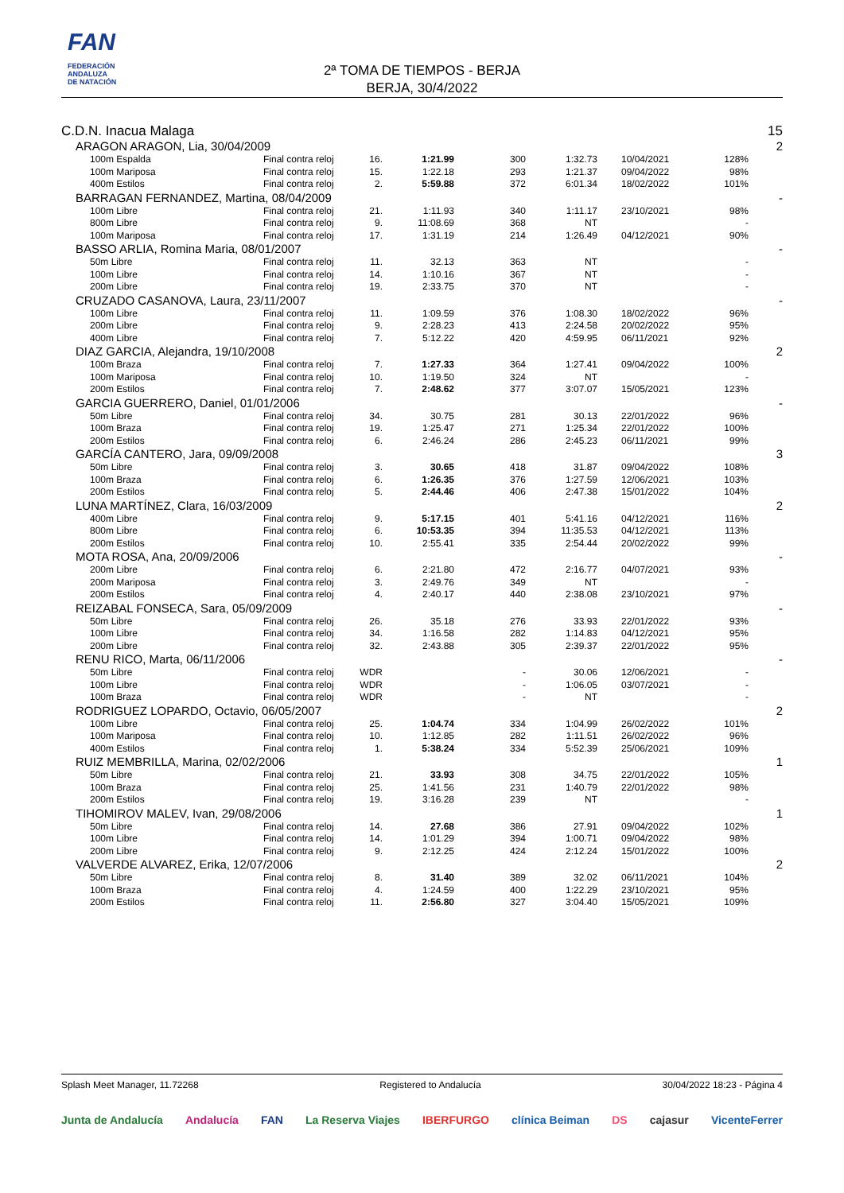FAN
FEDERACIÓN
ANDALUZA
DE NATACIÓN
2ª TOMA DE TIEMPOS - BERJA
BERJA, 30/4/2022
| C.D.N. Inacua Malaga | | | | | | | | | 15 |
| ARAGON ARAGON, Lia, 30/04/2009 | | | | | | | | | 2 |
| | 100m Espalda | Final contra reloj | 16. | 1:21.99 | 300 | 1:32.73 | 10/04/2021 | 128% | |
| | 100m Mariposa | Final contra reloj | 15. | 1:22.18 | 293 | 1:21.37 | 09/04/2022 | 98% | |
| | 400m Estilos | Final contra reloj | 2. | 5:59.88 | 372 | 6:01.34 | 18/02/2022 | 101% | |
| BARRAGAN FERNANDEZ, Martina, 08/04/2009 | | | | | | | | | - |
| | 100m Libre | Final contra reloj | 21. | 1:11.93 | 340 | 1:11.17 | 23/10/2021 | 98% | |
| | 800m Libre | Final contra reloj | 9. | 11:08.69 | 368 | NT | | - | |
| | 100m Mariposa | Final contra reloj | 17. | 1:31.19 | 214 | 1:26.49 | 04/12/2021 | 90% | |
| BASSO ARLIA, Romina Maria, 08/01/2007 | | | | | | | | | - |
| | 50m Libre | Final contra reloj | 11. | 32.13 | 363 | NT | | - | |
| | 100m Libre | Final contra reloj | 14. | 1:10.16 | 367 | NT | | - | |
| | 200m Libre | Final contra reloj | 19. | 2:33.75 | 370 | NT | | - | |
| CRUZADO CASANOVA, Laura, 23/11/2007 | | | | | | | | | - |
| | 100m Libre | Final contra reloj | 11. | 1:09.59 | 376 | 1:08.30 | 18/02/2022 | 96% | |
| | 200m Libre | Final contra reloj | 9. | 2:28.23 | 413 | 2:24.58 | 20/02/2022 | 95% | |
| | 400m Libre | Final contra reloj | 7. | 5:12.22 | 420 | 4:59.95 | 06/11/2021 | 92% | |
| DIAZ GARCIA, Alejandra, 19/10/2008 | | | | | | | | | 2 |
| | 100m Braza | Final contra reloj | 7. | 1:27.33 | 364 | 1:27.41 | 09/04/2022 | 100% | |
| | 100m Mariposa | Final contra reloj | 10. | 1:19.50 | 324 | NT | | - | |
| | 200m Estilos | Final contra reloj | 7. | 2:48.62 | 377 | 3:07.07 | 15/05/2021 | 123% | |
| GARCIA GUERRERO, Daniel, 01/01/2006 | | | | | | | | | - |
| | 50m Libre | Final contra reloj | 34. | 30.75 | 281 | 30.13 | 22/01/2022 | 96% | |
| | 100m Braza | Final contra reloj | 19. | 1:25.47 | 271 | 1:25.34 | 22/01/2022 | 100% | |
| | 200m Estilos | Final contra reloj | 6. | 2:46.24 | 286 | 2:45.23 | 06/11/2021 | 99% | |
| GARCÍA CANTERO, Jara, 09/09/2008 | | | | | | | | | 3 |
| | 50m Libre | Final contra reloj | 3. | 30.65 | 418 | 31.87 | 09/04/2022 | 108% | |
| | 100m Braza | Final contra reloj | 6. | 1:26.35 | 376 | 1:27.59 | 12/06/2021 | 103% | |
| | 200m Estilos | Final contra reloj | 5. | 2:44.46 | 406 | 2:47.38 | 15/01/2022 | 104% | |
| LUNA MARTÍNEZ, Clara, 16/03/2009 | | | | | | | | | 2 |
| | 400m Libre | Final contra reloj | 9. | 5:17.15 | 401 | 5:41.16 | 04/12/2021 | 116% | |
| | 800m Libre | Final contra reloj | 6. | 10:53.35 | 394 | 11:35.53 | 04/12/2021 | 113% | |
| | 200m Estilos | Final contra reloj | 10. | 2:55.41 | 335 | 2:54.44 | 20/02/2022 | 99% | |
| MOTA ROSA, Ana, 20/09/2006 | | | | | | | | | - |
| | 200m Libre | Final contra reloj | 6. | 2:21.80 | 472 | 2:16.77 | 04/07/2021 | 93% | |
| | 200m Mariposa | Final contra reloj | 3. | 2:49.76 | 349 | NT | | - | |
| | 200m Estilos | Final contra reloj | 4. | 2:40.17 | 440 | 2:38.08 | 23/10/2021 | 97% | |
| REIZABAL FONSECA, Sara, 05/09/2009 | | | | | | | | | - |
| | 50m Libre | Final contra reloj | 26. | 35.18 | 276 | 33.93 | 22/01/2022 | 93% | |
| | 100m Libre | Final contra reloj | 34. | 1:16.58 | 282 | 1:14.83 | 04/12/2021 | 95% | |
| | 200m Libre | Final contra reloj | 32. | 2:43.88 | 305 | 2:39.37 | 22/01/2022 | 95% | |
| RENU RICO, Marta, 06/11/2006 | | | | | | | | | - |
| | 50m Libre | Final contra reloj | WDR | | - | 30.06 | 12/06/2021 | - | |
| | 100m Libre | Final contra reloj | WDR | | - | 1:06.05 | 03/07/2021 | - | |
| | 100m Braza | Final contra reloj | WDR | | - | NT | | - | |
| RODRIGUEZ LOPARDO, Octavio, 06/05/2007 | | | | | | | | | 2 |
| | 100m Libre | Final contra reloj | 25. | 1:04.74 | 334 | 1:04.99 | 26/02/2022 | 101% | |
| | 100m Mariposa | Final contra reloj | 10. | 1:12.85 | 282 | 1:11.51 | 26/02/2022 | 96% | |
| | 400m Estilos | Final contra reloj | 1. | 5:38.24 | 334 | 5:52.39 | 25/06/2021 | 109% | |
| RUIZ MEMBRILLA, Marina, 02/02/2006 | | | | | | | | | 1 |
| | 50m Libre | Final contra reloj | 21. | 33.93 | 308 | 34.75 | 22/01/2022 | 105% | |
| | 100m Braza | Final contra reloj | 25. | 1:41.56 | 231 | 1:40.79 | 22/01/2022 | 98% | |
| | 200m Estilos | Final contra reloj | 19. | 3:16.28 | 239 | NT | | - | |
| TIHOMIROV MALEV, Ivan, 29/08/2006 | | | | | | | | | 1 |
| | 50m Libre | Final contra reloj | 14. | 27.68 | 386 | 27.91 | 09/04/2022 | 102% | |
| | 100m Libre | Final contra reloj | 14. | 1:01.29 | 394 | 1:00.71 | 09/04/2022 | 98% | |
| | 200m Libre | Final contra reloj | 9. | 2:12.25 | 424 | 2:12.24 | 15/01/2022 | 100% | |
| VALVERDE ALVAREZ, Erika, 12/07/2006 | | | | | | | | | 2 |
| | 50m Libre | Final contra reloj | 8. | 31.40 | 389 | 32.02 | 06/11/2021 | 104% | |
| | 100m Braza | Final contra reloj | 4. | 1:24.59 | 400 | 1:22.29 | 23/10/2021 | 95% | |
| | 200m Estilos | Final contra reloj | 11. | 2:56.80 | 327 | 3:04.40 | 15/05/2021 | 109% | |
Splash Meet Manager, 11.72268 Registered to Andalucía 30/04/2022 18:23 - Página 4
Junta de Andalucía Andalucía FAN La Reserva Viajes IBERFURGO clínica Beiman DS cajasur VicenteFerrer